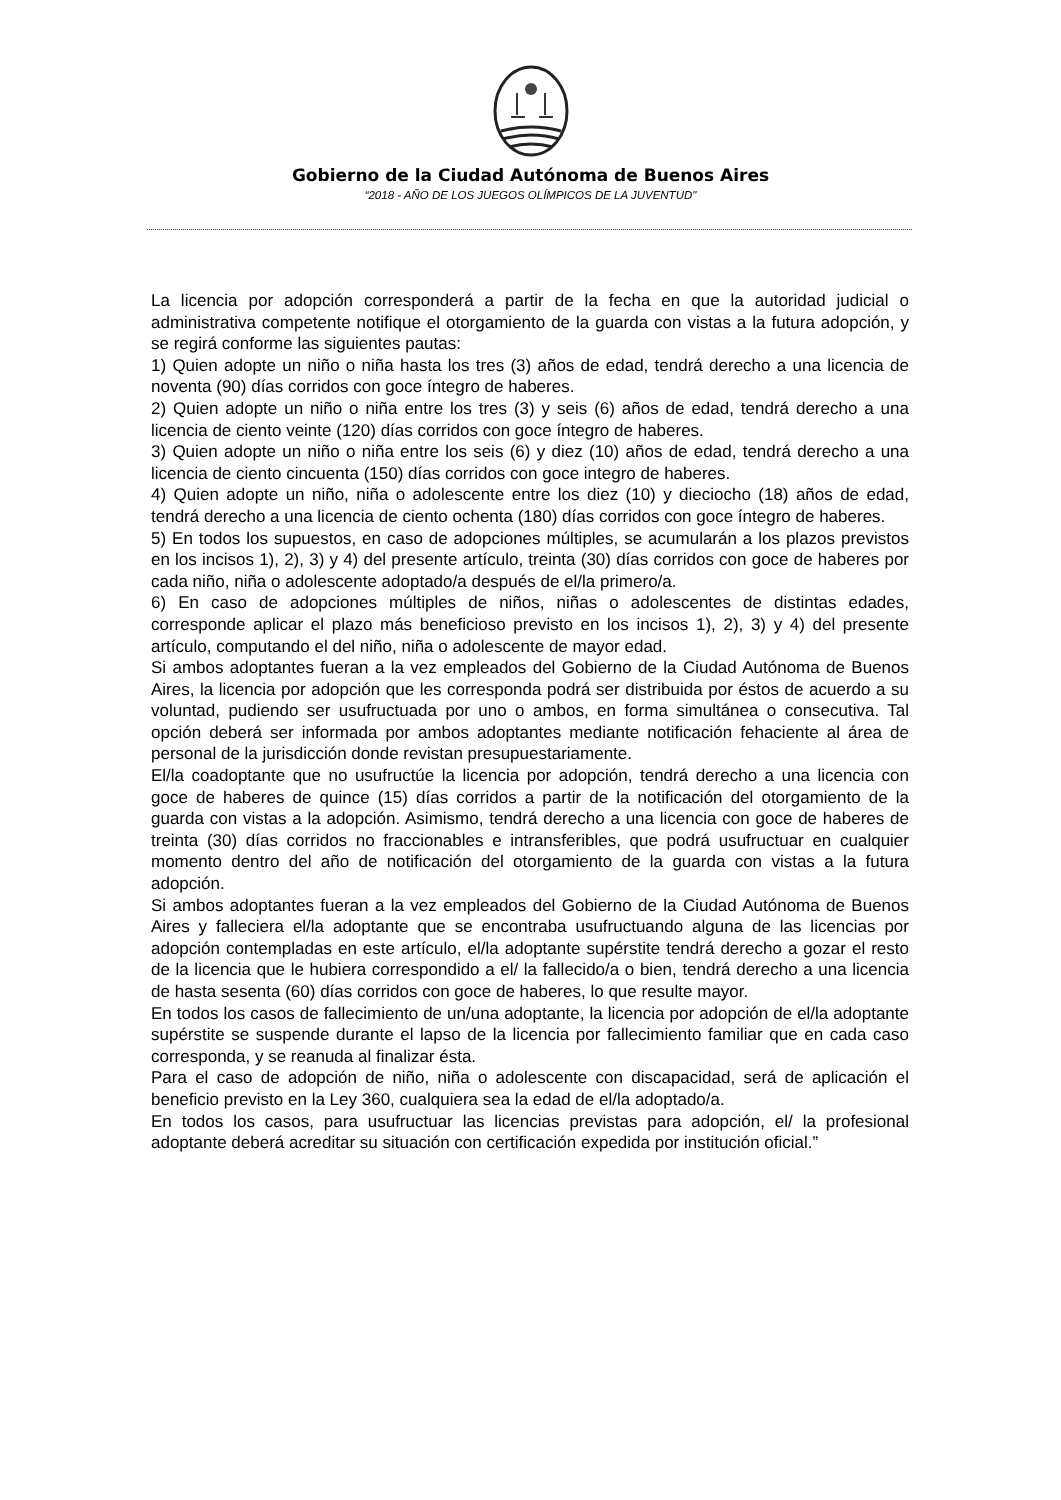Gobierno de la Ciudad Autónoma de Buenos Aires
“2018 - AÑO DE LOS JUEGOS OLÍMPICOS DE LA JUVENTUD"
La licencia por adopción corresponderá a partir de la fecha en que la autoridad judicial o administrativa competente notifique el otorgamiento de la guarda con vistas a la futura adopción, y se regirá conforme las siguientes pautas:
1) Quien adopte un niño o niña hasta los tres (3) años de edad, tendrá derecho a una licencia de noventa (90) días corridos con goce íntegro de haberes.
2) Quien adopte un niño o niña entre los tres (3) y seis (6) años de edad, tendrá derecho a una licencia de ciento veinte (120) días corridos con goce íntegro de haberes.
3) Quien adopte un niño o niña entre los seis (6) y diez (10) años de edad, tendrá derecho a una licencia de ciento cincuenta (150) días corridos con goce integro de haberes.
4) Quien adopte un niño, niña o adolescente entre los diez (10) y dieciocho (18) años de edad, tendrá derecho a una licencia de ciento ochenta (180) días corridos con goce íntegro de haberes.
5) En todos los supuestos, en caso de adopciones múltiples, se acumularán a los plazos previstos en los incisos 1), 2), 3) y 4) del presente artículo, treinta (30) días corridos con goce de haberes por cada niño, niña o adolescente adoptado/a después de el/la primero/a.
6) En caso de adopciones múltiples de niños, niñas o adolescentes de distintas edades, corresponde aplicar el plazo más beneficioso previsto en los incisos 1), 2), 3) y 4) del presente artículo, computando el del niño, niña o adolescente de mayor edad.
Si ambos adoptantes fueran a la vez empleados del Gobierno de la Ciudad Autónoma de Buenos Aires, la licencia por adopción que les corresponda podrá ser distribuida por éstos de acuerdo a su voluntad, pudiendo ser usufructuada por uno o ambos, en forma simultánea o consecutiva. Tal opción deberá ser informada por ambos adoptantes mediante notificación fehaciente al área de personal de la jurisdicción donde revistan presupuestariamente.
El/la coadoptante que no usufructúe la licencia por adopción, tendrá derecho a una licencia con goce de haberes de quince (15) días corridos a partir de la notificación del otorgamiento de la guarda con vistas a la adopción. Asimismo, tendrá derecho a una licencia con goce de haberes de treinta (30) días corridos no fraccionables e intransferibles, que podrá usufructuar en cualquier momento dentro del año de notificación del otorgamiento de la guarda con vistas a la futura adopción.
Si ambos adoptantes fueran a la vez empleados del Gobierno de la Ciudad Autónoma de Buenos Aires y falleciera el/la adoptante que se encontraba usufructuando alguna de las licencias por adopción contempladas en este artículo, el/la adoptante supérstite tendrá derecho a gozar el resto de la licencia que le hubiera correspondido a el/ la fallecido/a o bien, tendrá derecho a una licencia de hasta sesenta (60) días corridos con goce de haberes, lo que resulte mayor.
En todos los casos de fallecimiento de un/una adoptante, la licencia por adopción de el/la adoptante supérstite se suspende durante el lapso de la licencia por fallecimiento familiar que en cada caso corresponda, y se reanuda al finalizar ésta.
Para el caso de adopción de niño, niña o adolescente con discapacidad, será de aplicación el beneficio previsto en la Ley 360, cualquiera sea la edad de el/la adoptado/a.
En todos los casos, para usufructuar las licencias previstas para adopción, el/ la profesional adoptante deberá acreditar su situación con certificación expedida por institución oficial.”